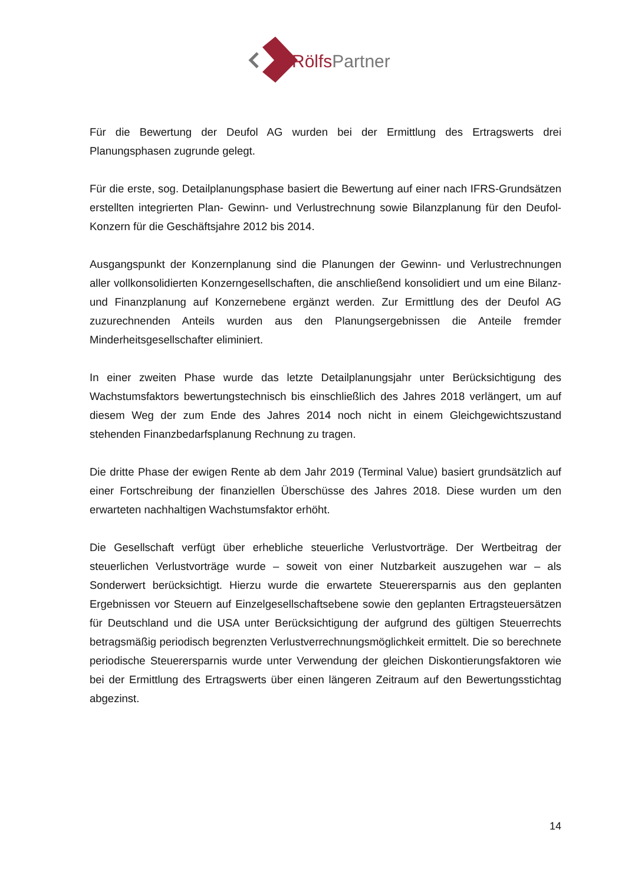RölfsPartner
Für die Bewertung der Deufol AG wurden bei der Ermittlung des Ertragswerts drei Planungsphasen zugrunde gelegt.
Für die erste, sog. Detailplanungsphase basiert die Bewertung auf einer nach IFRS-Grundsätzen erstellten integrierten Plan- Gewinn- und Verlustrechnung sowie Bilanzplanung für den Deufol-Konzern für die Geschäftsjahre 2012 bis 2014.
Ausgangspunkt der Konzernplanung sind die Planungen der Gewinn- und Verlustrechnungen aller vollkonsolidierten Konzerngesellschaften, die anschließend konsolidiert und um eine Bilanz- und Finanzplanung auf Konzernebene ergänzt werden. Zur Ermittlung des der Deufol AG zuzurechnenden Anteils wurden aus den Planungsergebnissen die Anteile fremder Minderheitsgesellschafter eliminiert.
In einer zweiten Phase wurde das letzte Detailplanungsjahr unter Berücksichtigung des Wachstumsfaktors bewertungstechnisch bis einschließlich des Jahres 2018 verlängert, um auf diesem Weg der zum Ende des Jahres 2014 noch nicht in einem Gleichgewichtszustand stehenden Finanzbedarfsplanung Rechnung zu tragen.
Die dritte Phase der ewigen Rente ab dem Jahr 2019 (Terminal Value) basiert grundsätzlich auf einer Fortschreibung der finanziellen Überschüsse des Jahres 2018. Diese wurden um den erwarteten nachhaltigen Wachstumsfaktor erhöht.
Die Gesellschaft verfügt über erhebliche steuerliche Verlustvorträge. Der Wertbeitrag der steuerlichen Verlustvorträge wurde – soweit von einer Nutzbarkeit auszugehen war – als Sonderwert berücksichtigt. Hierzu wurde die erwartete Steuerersparnis aus den geplanten Ergebnissen vor Steuern auf Einzelgesellschaftsebene sowie den geplanten Ertragsteuersätzen für Deutschland und die USA unter Berücksichtigung der aufgrund des gültigen Steuerrechts betragsmäßig periodisch begrenzten Verlustverrechnungsmöglichkeit ermittelt. Die so berechnete periodische Steuerersparnis wurde unter Verwendung der gleichen Diskontierungsfaktoren wie bei der Ermittlung des Ertragswerts über einen längeren Zeitraum auf den Bewertungsstichtag abgezinst.
14